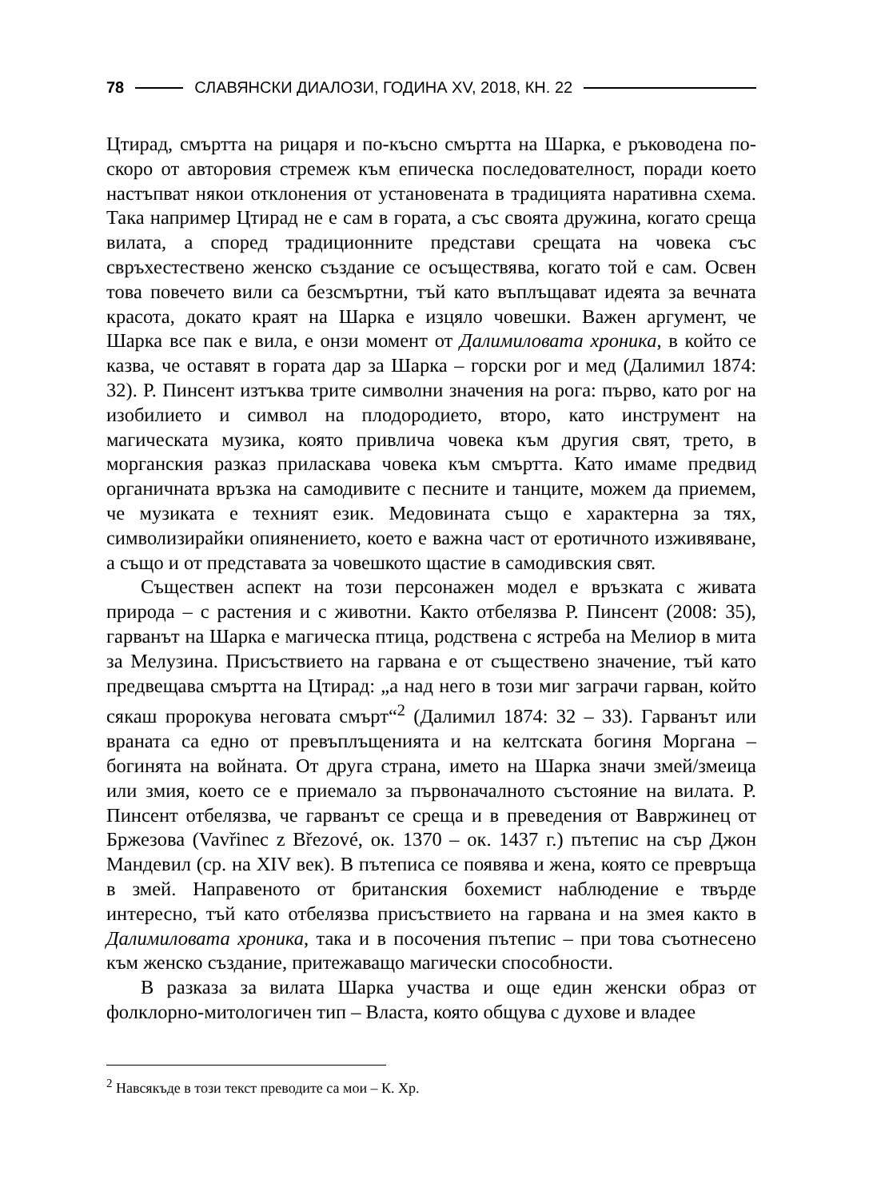78 СЛАВЯНСКИ ДИАЛОЗИ, ГОДИНА XV, 2018, КН. 22
Цтирад, смъртта на рицаря и по-късно смъртта на Шарка, е ръководена по-скоро от авторовия стремеж към епическа последователност, поради което настъпват някои отклонения от установената в традицията наративна схема. Така например Цтирад не е сам в гората, а със своята дружина, когато среща вилата, а според традиционните представи срещата на човека със свръхестествено женско създание се осъществява, когато той е сам. Освен това повечето вили са безсмъртни, тъй като въплъщават идеята за вечната красота, докато краят на Шарка е изцяло човешки. Важен аргумент, че Шарка все пак е вила, е онзи момент от Далимиловата хроника, в който се казва, че оставят в гората дар за Шарка – горски рог и мед (Далимил 1874: 32). Р. Пинсент изтъква трите символни значения на рога: първо, като рог на изобилието и символ на плодородието, второ, като инструмент на магическата музика, която привлича човека към другия свят, трето, в морганския разказ приласкава човека към смъртта. Като имаме предвид органичната връзка на самодивите с песните и танците, можем да приемем, че музиката е техният език. Медовината също е характерна за тях, символизирайки опиянението, което е важна част от еротичното изживяване, а също и от представата за човешкото щастие в самодивския свят.
Съществен аспект на този персонажен модел е връзката с живата природа – с растения и с животни. Както отбелязва Р. Пинсент (2008: 35), гарванът на Шарка е магическа птица, родствена с ястреба на Мелиор в мита за Мелузина. Присъствието на гарвана е от съществено значение, тъй като предвещава смъртта на Цтирад: „а над него в този миг заграчи гарван, който сякаш пророкува неговата смърт“<sup>2</sup> (Далимил 1874: 32 – 33). Гарванът или враната са едно от превъплъщенията и на келтската богиня Моргана – богинята на войната. От друга страна, името на Шарка значи змей/змеица или змия, което се е приемало за първоначалното състояние на вилата. Р. Пинсент отбелязва, че гарванът се среща и в преведения от Вавржинец от Бржезова (Vavřinec z Březové, ок. 1370 – ок. 1437 г.) пътепис на сър Джон Мандевил (ср. на XIV век). В пътеписа се появява и жена, която се превръща в змей. Направеното от британския бохемист наблюдение е твърде интересно, тъй като отбелязва присъствието на гарвана и на змея както в Далимиловата хроника, така и в посочения пътепис – при това съотнесено към женско създание, притежаващо магически способности.
В разказа за вилата Шарка участва и още един женски образ от фолклорно-митологичен тип – Власта, която общува с духове и владее
<sup>2</sup> Навсякъде в този текст преводите са мои – К. Хр.